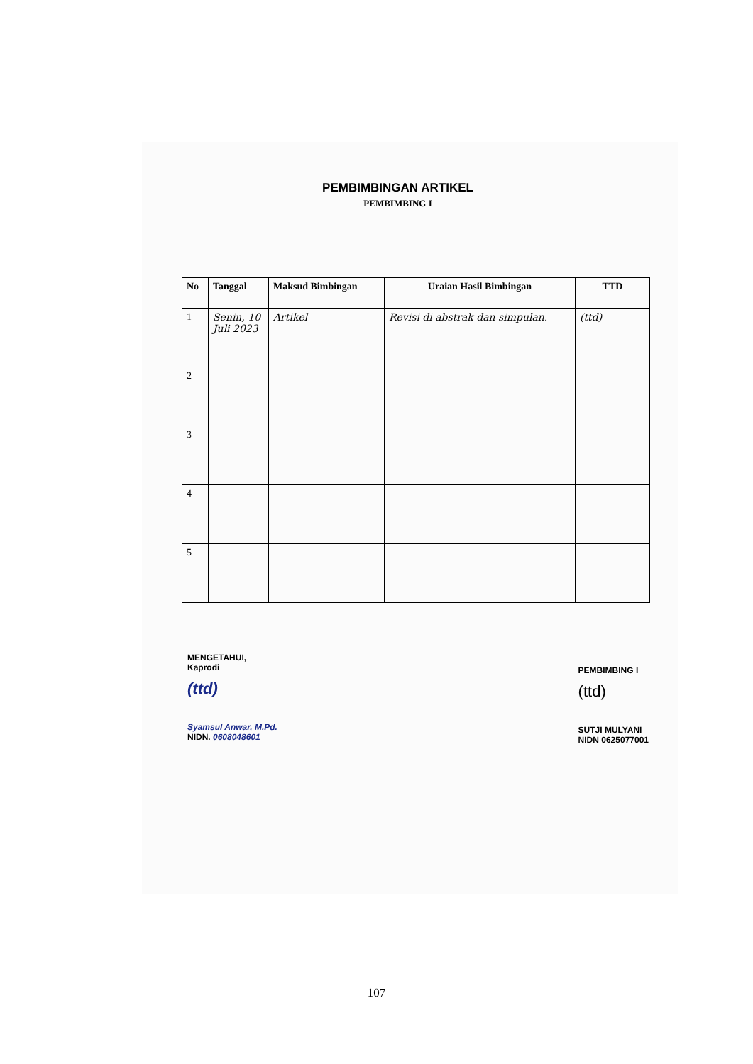PEMBIMBINGAN ARTIKEL
PEMBIMBING I
| No | Tanggal | Maksud Bimbingan | Uraian Hasil Bimbingan | TTD |
| --- | --- | --- | --- | --- |
| 1 | Senin, 10 Juli 2023 | Artikel | Revisi di abstrak dan simpulan. | (ttd) |
| 2 | | | | |
| 3 | | | | |
| 4 | | | | |
| 5 | | | | |
MENGETAHUI,
Kaprodi
(ttd)
Syamsul Anwar, M.Pd.
NIDN. 0608048601
PEMBIMBING I
(ttd)
SUTJI MULYANI
NIDN 0625077001
107